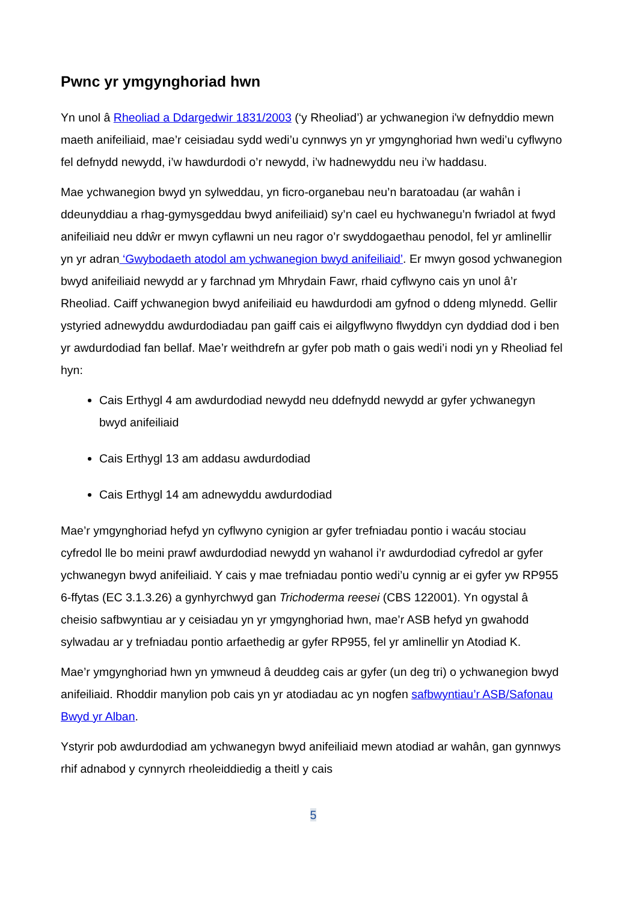Pwnc yr ymgynghoriad hwn
Yn unol â Rheoliad a Ddargedwir 1831/2003 (‘y Rheoliad’) ar ychwanegion i'w defnyddio mewn maeth anifeiliaid, mae’r ceisiadau sydd wedi’u cynnwys yn yr ymgynghoriad hwn wedi’u cyflwyno fel defnydd newydd, i’w hawdurdodi o’r newydd, i’w hadnewyddu neu i’w haddasu.
Mae ychwanegion bwyd yn sylweddau, yn ficro-organebau neu’n baratoadau (ar wahân i ddeunyddiau a rhag-gymysgeddau bwyd anifeiliaid) sy’n cael eu hychwanegu’n fwriadol at fwyd anifeiliaid neu ddŵr er mwyn cyflawni un neu ragor o’r swyddogaethau penodol, fel yr amlinellir yn yr adran ‘Gwybodaeth atodol am ychwanegion bwyd anifeiliaid’. Er mwyn gosod ychwanegion bwyd anifeiliaid newydd ar y farchnad ym Mhrydain Fawr, rhaid cyflwyno cais yn unol â’r Rheoliad. Caiff ychwanegion bwyd anifeiliaid eu hawdurdodi am gyfnod o ddeng mlynedd. Gellir ystyried adnewyddu awdurdodiadau pan gaiff cais ei ailgyflwyno flwyddyn cyn dyddiad dod i ben yr awdurdodiad fan bellaf. Mae’r weithdrefn ar gyfer pob math o gais wedi’i nodi yn y Rheoliad fel hyn:
Cais Erthygl 4 am awdurdodiad newydd neu ddefnydd newydd ar gyfer ychwanegyn bwyd anifeiliaid
Cais Erthygl 13 am addasu awdurdodiad
Cais Erthygl 14 am adnewyddu awdurdodiad
Mae’r ymgynghoriad hefyd yn cyflwyno cynigion ar gyfer trefniadau pontio i wacáu stociau cyfredol lle bo meini prawf awdurdodiad newydd yn wahanol i’r awdurdodiad cyfredol ar gyfer ychwanegyn bwyd anifeiliaid. Y cais y mae trefniadau pontio wedi’u cynnig ar ei gyfer yw RP955 6-ffytas (EC 3.1.3.26) a gynhyrchwyd gan Trichoderma reesei (CBS 122001). Yn ogystal â cheisio safbwyntiau ar y ceisiadau yn yr ymgynghoriad hwn, mae’r ASB hefyd yn gwahodd sylwadau ar y trefniadau pontio arfaethedig ar gyfer RP955, fel yr amlinellir yn Atodiad K.
Mae’r ymgynghoriad hwn yn ymwneud â deuddeg cais ar gyfer (un deg tri) o ychwanegion bwyd anifeiliaid. Rhoddir manylion pob cais yn yr atodiadau ac yn nogfen safbwyntiau’r ASB/Safonau Bwyd yr Alban.
Ystyrir pob awdurdodiad am ychwanegyn bwyd anifeiliaid mewn atodiad ar wahân, gan gynnwys rhif adnabod y cynnyrch rheoleiddiedig a theitl y cais
5